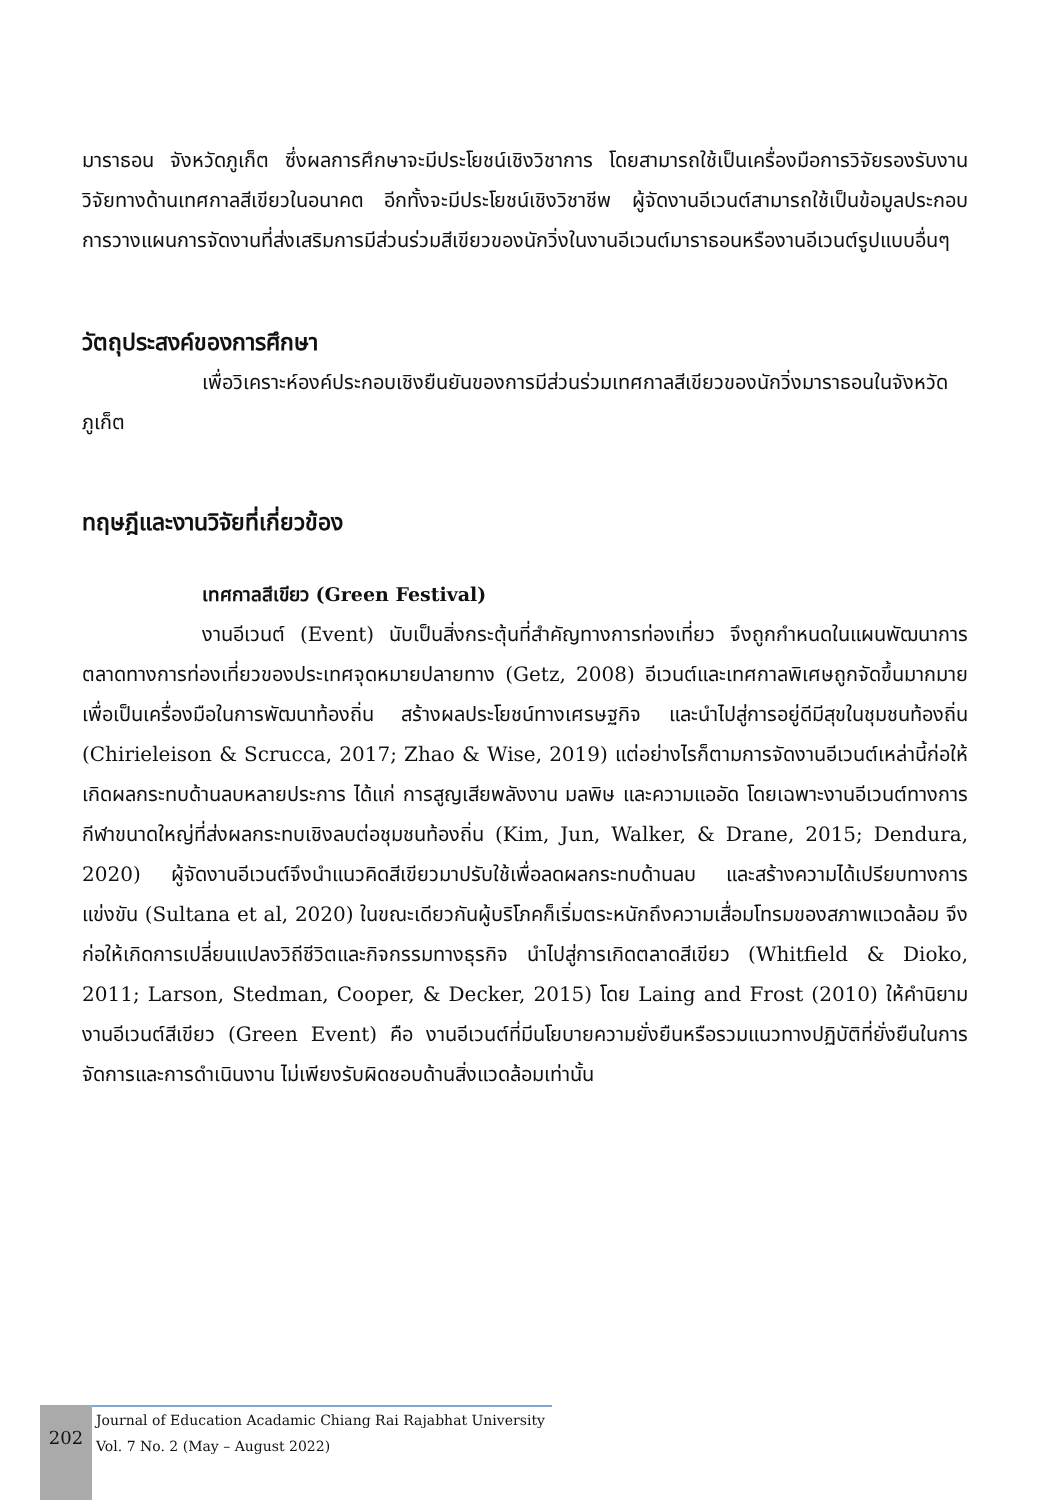มาราธอน จังหวัดภูเก็ต ซึ่งผลการศึกษาจะมีประโยชน์เชิงวิชาการ โดยสามารถใช้เป็นเครื่องมือการวิจัยรองรับงานวิจัยทางด้านเทศกาลสีเขียวในอนาคต อีกทั้งจะมีประโยชน์เชิงวิชาชีพ ผู้จัดงานอีเวนต์สามารถใช้เป็นข้อมูลประกอบการวางแผนการจัดงานที่ส่งเสริมการมีส่วนร่วมสีเขียวของนักวิ่งในงานอีเวนต์มาราธอนหรืองานอีเวนต์รูปแบบอื่นๆ
วัตถุประสงค์ของการศึกษา
เพื่อวิเคราะห์องค์ประกอบเชิงยืนยันของการมีส่วนร่วมเทศกาลสีเขียวของนักวิ่งมาราธอนในจังหวัดภูเก็ต
ทฤษฎีและงานวิจัยที่เกี่ยวข้อง
เทศกาลสีเขียว (Green Festival)
งานอีเวนต์ (Event) นับเป็นสิ่งกระตุ้นที่สำคัญทางการท่องเที่ยว จึงถูกกำหนดในแผนพัฒนาการตลาดทางการท่องเที่ยวของประเทศจุดหมายปลายทาง (Getz, 2008) อีเวนต์และเทศกาลพิเศษถูกจัดขึ้นมากมาย เพื่อเป็นเครื่องมือในการพัฒนาท้องถิ่น สร้างผลประโยชน์ทางเศรษฐกิจ และนำไปสู่การอยู่ดีมีสุขในชุมชนท้องถิ่น (Chirieleison & Scrucca, 2017; Zhao & Wise, 2019) แต่อย่างไรก็ตามการจัดงานอีเวนต์เหล่านี้ก่อให้เกิดผลกระทบด้านลบหลายประการ ได้แก่ การสูญเสียพลังงาน มลพิษ และความแออัด โดยเฉพาะงานอีเวนต์ทางการกีฬาขนาดใหญ่ที่ส่งผลกระทบเชิงลบต่อชุมชนท้องถิ่น (Kim, Jun, Walker, & Drane, 2015; Dendura, 2020) ผู้จัดงานอีเวนต์จึงนำแนวคิดสีเขียวมาปรับใช้เพื่อลดผลกระทบด้านลบ และสร้างความได้เปรียบทางการแข่งขัน (Sultana et al, 2020) ในขณะเดียวกันผู้บริโภคก็เริ่มตระหนักถึงความเสื่อมโทรมของสภาพแวดล้อม จึงก่อให้เกิดการเปลี่ยนแปลงวิถีชีวิตและกิจกรรมทางธุรกิจ นำไปสู่การเกิดตลาดสีเขียว (Whitfield & Dioko, 2011; Larson, Stedman, Cooper, & Decker, 2015) โดย Laing and Frost (2010) ให้คำนิยามงานอีเวนต์สีเขียว (Green Event) คือ งานอีเวนต์ที่มีนโยบายความยั่งยืนหรือรวมแนวทางปฏิบัติที่ยั่งยืนในการจัดการและการดำเนินงาน ไม่เพียงรับผิดชอบด้านสิ่งแวดล้อมเท่านั้น
202
Journal of Education Acadamic Chiang Rai Rajabhat University
Vol. 7 No. 2 (May – August 2022)